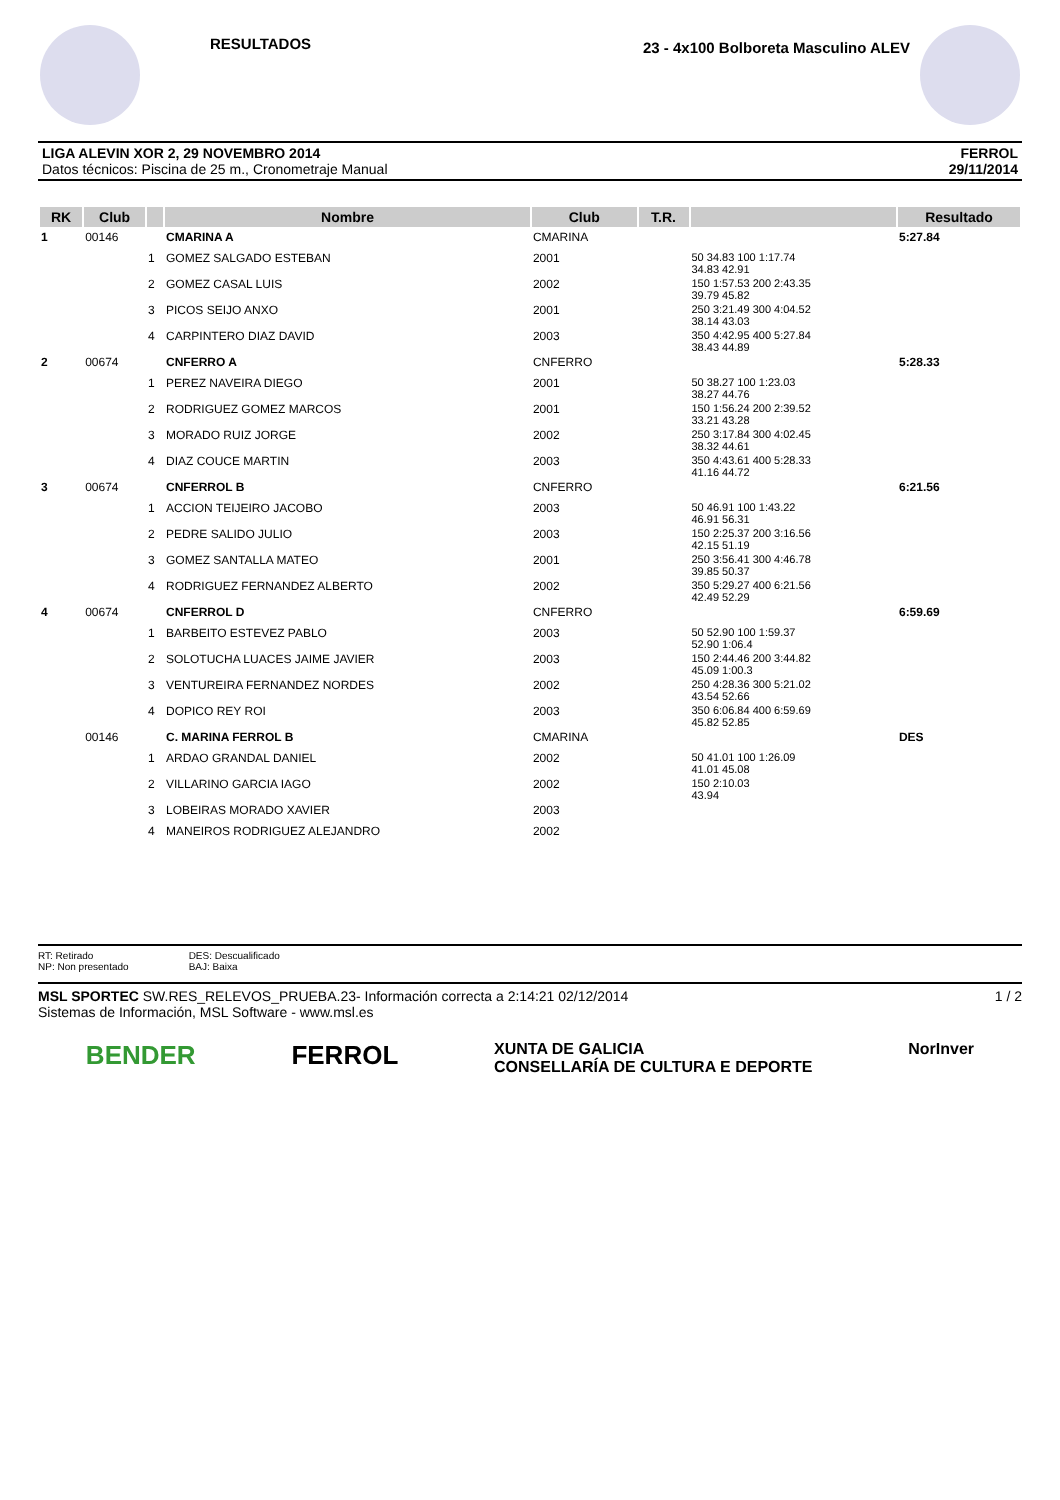RESULTADOS
23 - 4x100 Bolboreta Masculino ALEV
LIGA ALEVIN XOR 2, 29 NOVEMBRO 2014
Datos técnicos: Piscina de 25 m., Cronometraje Manual
FERROL
29/11/2014
| RK | Club | | Nombre | Club | T.R. | | Resultado |
| --- | --- | --- | --- | --- | --- | --- | --- |
| 1 | 00146 | | CMARINA A | CMARINA | | | 5:27.84 |
| | | 1 | GOMEZ SALGADO ESTEBAN | 2001 | | 50 34.83 100 1:17.74 34.83 42.91 | |
| | | 2 | GOMEZ CASAL LUIS | 2002 | | 150 1:57.53 200 2:43.35 39.79 45.82 | |
| | | 3 | PICOS SEIJO ANXO | 2001 | | 250 3:21.49 300 4:04.52 38.14 43.03 | |
| | | 4 | CARPINTERO DIAZ DAVID | 2003 | | 350 4:42.95 400 5:27.84 38.43 44.89 | |
| 2 | 00674 | | CNFERRO A | CNFERRO | | | 5:28.33 |
| | | 1 | PEREZ NAVEIRA DIEGO | 2001 | | 50 38.27 100 1:23.03 38.27 44.76 | |
| | | 2 | RODRIGUEZ GOMEZ MARCOS | 2001 | | 150 1:56.24 200 2:39.52 33.21 43.28 | |
| | | 3 | MORADO RUIZ JORGE | 2002 | | 250 3:17.84 300 4:02.45 38.32 44.61 | |
| | | 4 | DIAZ COUCE MARTIN | 2003 | | 350 4:43.61 400 5:28.33 41.16 44.72 | |
| 3 | 00674 | | CNFERROL B | CNFERRO | | | 6:21.56 |
| | | 1 | ACCION TEIJEIRO JACOBO | 2003 | | 50 46.91 100 1:43.22 46.91 56.31 | |
| | | 2 | PEDRE SALIDO JULIO | 2003 | | 150 2:25.37 200 3:16.56 42.15 51.19 | |
| | | 3 | GOMEZ SANTALLA MATEO | 2001 | | 250 3:56.41 300 4:46.78 39.85 50.37 | |
| | | 4 | RODRIGUEZ FERNANDEZ ALBERTO | 2002 | | 350 5:29.27 400 6:21.56 42.49 52.29 | |
| 4 | 00674 | | CNFERROL D | CNFERRO | | | 6:59.69 |
| | | 1 | BARBEITO ESTEVEZ PABLO | 2003 | | 50 52.90 100 1:59.37 52.90 1:06.4 | |
| | | 2 | SOLOTUCHA LUACES JAIME JAVIER | 2003 | | 150 2:44.46 200 3:44.82 45.09 1:00.3 | |
| | | 3 | VENTUREIRA FERNANDEZ NORDES | 2002 | | 250 4:28.36 300 5:21.02 43.54 52.66 | |
| | | 4 | DOPICO REY ROI | 2003 | | 350 6:06.84 400 6:59.69 45.82 52.85 | |
| | 00146 | | C. MARINA FERROL B | CMARINA | | | DES |
| | | 1 | ARDAO GRANDAL DANIEL | 2002 | | 50 41.01 100 1:26.09 41.01 45.08 | |
| | | 2 | VILLARINO GARCIA IAGO | 2002 | | 150 2:10.03 43.94 | |
| | | 3 | LOBEIRAS MORADO XAVIER | 2003 | | | |
| | | 4 | MANEIROS RODRIGUEZ ALEJANDRO | 2002 | | | |
RT: Retirado
NP: Non presentado
DES: Descualificado
BAJ: Baixa
MSL SPORTEC SW.RES_RELEVOS_PRUEBA.23- Información correcta a 2:14:21 02/12/2014
Sistemas de Información, MSL Software - www.msl.es
1 / 2
BENDER FERROL XUNTA DE GALICIA
CONSELLARÍA DE CULTURA E DEPORTE NorInver